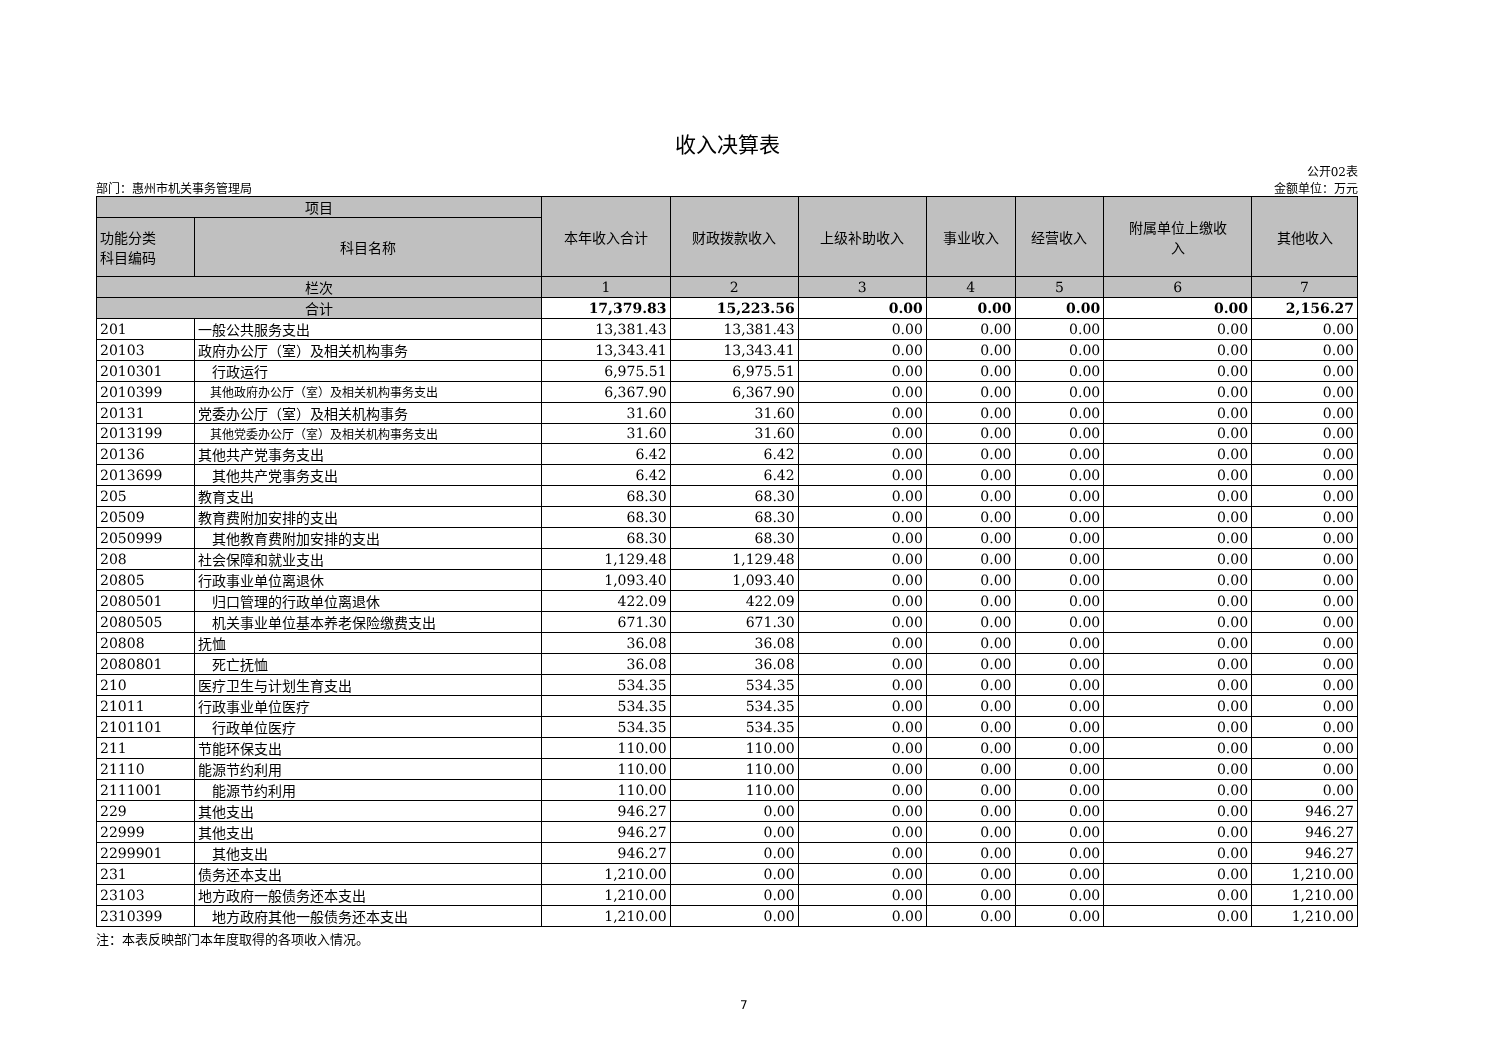收入决算表
部门：惠州市机关事务管理局 公开02表
金额单位：万元
| 项目 | | 本年收入合计 | 财政拨款收入 | 上级补助收入 | 事业收入 | 经营收入 | 附属单位上缴收 入 | 其他收入 |
| --- | --- | --- | --- | --- | --- | --- | --- | --- |
| 功能分类 科目编码 | 科目名称 | | | | | | | |
| 栏次 | | 1 | 2 | 3 | 4 | 5 | 6 | 7 |
| 合计 | | 17,379.83 | 15,223.56 | 0.00 | 0.00 | 0.00 | 0.00 | 2,156.27 |
| 201 | 一般公共服务支出 | 13,381.43 | 13,381.43 | 0.00 | 0.00 | 0.00 | 0.00 | 0.00 |
| 20103 | 政府办公厅（室）及相关机构事务 | 13,343.41 | 13,343.41 | 0.00 | 0.00 | 0.00 | 0.00 | 0.00 |
| 2010301 | 行政运行 | 6,975.51 | 6,975.51 | 0.00 | 0.00 | 0.00 | 0.00 | 0.00 |
| 2010399 | 其他政府办公厅（室）及相关机构事务支出 | 6,367.90 | 6,367.90 | 0.00 | 0.00 | 0.00 | 0.00 | 0.00 |
| 20131 | 党委办公厅（室）及相关机构事务 | 31.60 | 31.60 | 0.00 | 0.00 | 0.00 | 0.00 | 0.00 |
| 2013199 | 其他党委办公厅（室）及相关机构事务支出 | 31.60 | 31.60 | 0.00 | 0.00 | 0.00 | 0.00 | 0.00 |
| 20136 | 其他共产党事务支出 | 6.42 | 6.42 | 0.00 | 0.00 | 0.00 | 0.00 | 0.00 |
| 2013699 | 其他共产党事务支出 | 6.42 | 6.42 | 0.00 | 0.00 | 0.00 | 0.00 | 0.00 |
| 205 | 教育支出 | 68.30 | 68.30 | 0.00 | 0.00 | 0.00 | 0.00 | 0.00 |
| 20509 | 教育费附加安排的支出 | 68.30 | 68.30 | 0.00 | 0.00 | 0.00 | 0.00 | 0.00 |
| 2050999 | 其他教育费附加安排的支出 | 68.30 | 68.30 | 0.00 | 0.00 | 0.00 | 0.00 | 0.00 |
| 208 | 社会保障和就业支出 | 1,129.48 | 1,129.48 | 0.00 | 0.00 | 0.00 | 0.00 | 0.00 |
| 20805 | 行政事业单位离退休 | 1,093.40 | 1,093.40 | 0.00 | 0.00 | 0.00 | 0.00 | 0.00 |
| 2080501 | 归口管理的行政单位离退休 | 422.09 | 422.09 | 0.00 | 0.00 | 0.00 | 0.00 | 0.00 |
| 2080505 | 机关事业单位基本养老保险缴费支出 | 671.30 | 671.30 | 0.00 | 0.00 | 0.00 | 0.00 | 0.00 |
| 20808 | 抚恤 | 36.08 | 36.08 | 0.00 | 0.00 | 0.00 | 0.00 | 0.00 |
| 2080801 | 死亡抚恤 | 36.08 | 36.08 | 0.00 | 0.00 | 0.00 | 0.00 | 0.00 |
| 210 | 医疗卫生与计划生育支出 | 534.35 | 534.35 | 0.00 | 0.00 | 0.00 | 0.00 | 0.00 |
| 21011 | 行政事业单位医疗 | 534.35 | 534.35 | 0.00 | 0.00 | 0.00 | 0.00 | 0.00 |
| 2101101 | 行政单位医疗 | 534.35 | 534.35 | 0.00 | 0.00 | 0.00 | 0.00 | 0.00 |
| 211 | 节能环保支出 | 110.00 | 110.00 | 0.00 | 0.00 | 0.00 | 0.00 | 0.00 |
| 21110 | 能源节约利用 | 110.00 | 110.00 | 0.00 | 0.00 | 0.00 | 0.00 | 0.00 |
| 2111001 | 能源节约利用 | 110.00 | 110.00 | 0.00 | 0.00 | 0.00 | 0.00 | 0.00 |
| 229 | 其他支出 | 946.27 | 0.00 | 0.00 | 0.00 | 0.00 | 0.00 | 946.27 |
| 22999 | 其他支出 | 946.27 | 0.00 | 0.00 | 0.00 | 0.00 | 0.00 | 946.27 |
| 2299901 | 其他支出 | 946.27 | 0.00 | 0.00 | 0.00 | 0.00 | 0.00 | 946.27 |
| 231 | 债务还本支出 | 1,210.00 | 0.00 | 0.00 | 0.00 | 0.00 | 0.00 | 1,210.00 |
| 23103 | 地方政府一般债务还本支出 | 1,210.00 | 0.00 | 0.00 | 0.00 | 0.00 | 0.00 | 1,210.00 |
| 2310399 | 地方政府其他一般债务还本支出 | 1,210.00 | 0.00 | 0.00 | 0.00 | 0.00 | 0.00 | 1,210.00 |
注：本表反映部门本年度取得的各项收入情况。
7